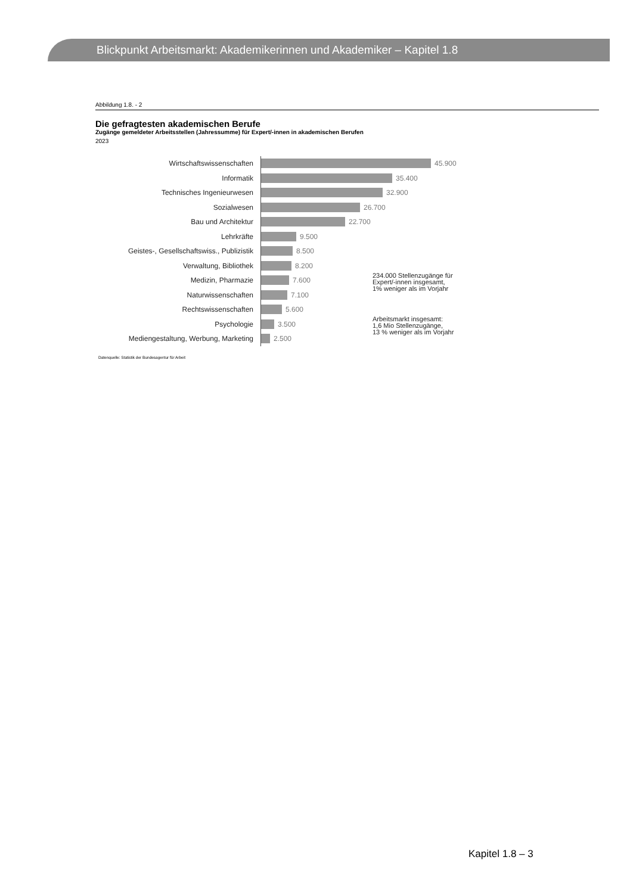Blickpunkt Arbeitsmarkt: Akademikerinnen und Akademiker – Kapitel 1.8
Abbildung 1.8. - 2
Die gefragtesten akademischen Berufe
Zugänge gemeldeter Arbeitsstellen (Jahressumme) für Expert/-innen in akademischen Berufen
2023
Wirtschaftswissenschaften
45.900
Informatik
35.400
Technisches Ingenieurwesen
32.900
Sozialwesen
26.700
Bau und Architektur
22.700
Lehrkräfte
9.500
Geistes-, Gesellschaftswiss., Publizistik
8.500
Verwaltung, Bibliothek
8.200
Medizin, Pharmazie
7.600
Naturwissenschaften
7.100
Rechtswissenschaften
5.600
Psychologie
3.500
Mediengestaltung, Werbung, Marketing
2.500
234.000 Stellenzugänge für
Expert/-innen insgesamt,
1% weniger als im Vorjahr
Arbeitsmarkt insgesamt:
1,6 Mio Stellenzugänge,
13 % weniger als im Vorjahr
Datenquelle: Statistik der Bundesagentur für Arbeit
Kapitel 1.8 – 3